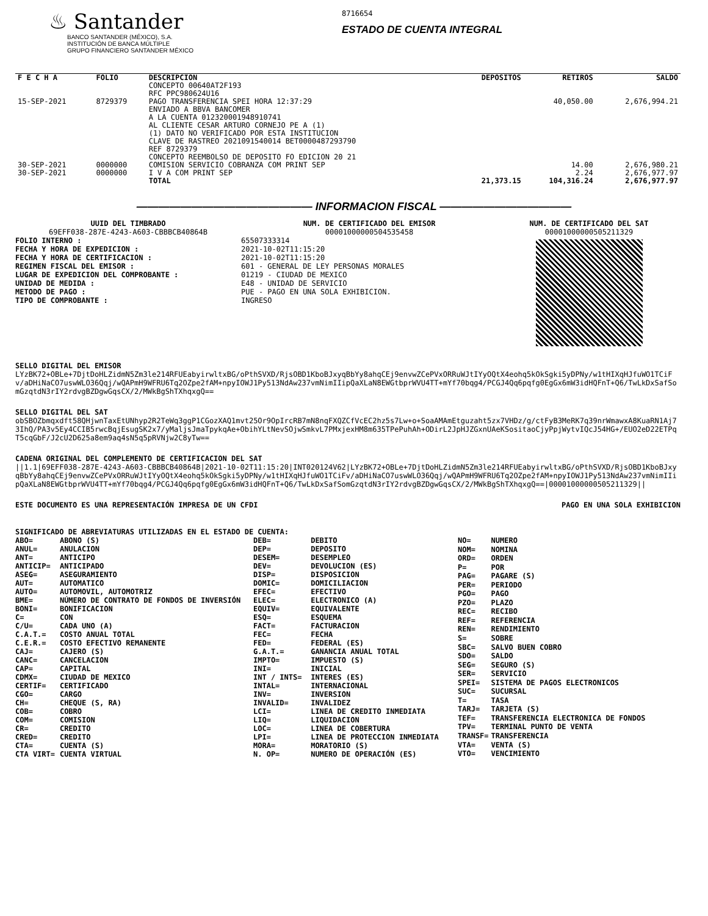♨ Santander
BANCO SANTANDER (MÉXICO), S.A.
INSTITUCIÓN DE BANCA MÚLTIPLE
GRUPO FINANCIERO SANTANDER MÉXICO
8716654
ESTADO DE CUENTA INTEGRAL
| F E C H A | FOLIO | DESCRIPCION | DEPOSITOS | RETIROS | SALDO |
| --- | --- | --- | --- | --- | --- |
| | | CONCEPTO 00640AT2F193 RFC PPC980624U16 | | | |
| 15-SEP-2021 | 8729379 | PAGO TRANSFERENCIA SPEI HORA 12:37:29 ENVIADO A BBVA BANCOMER A LA CUENTA 012320001948910741 AL CLIENTE CESAR ARTURO CORNEJO PE A (1) (1) DATO NO VERIFICADO POR ESTA INSTITUCION CLAVE DE RASTREO 2021091540014 BET0000487293790 REF 8729379 CONCEPTO REEMBOLSO DE DEPOSITO FO EDICION 20 21 | | 40,050.00 | 2,676,994.21 |
| 30-SEP-2021 | 0000000 | COMISION SERVICIO COBRANZA COM PRINT SEP | | 14.00 | 2,676,980.21 |
| 30-SEP-2021 | 0000000 | I V A COM PRINT SEP | | 2.24 | 2,676,977.97 |
| | | TOTAL | 21,373.15 | 104,316.24 | 2,676,977.97 |
———————————————— INFORMACION FISCAL ————————————
UUID DEL TIMBRADO
69EFF038-287E-4243-A603-CBBBCB40864B
FOLIO INTERNO :
FECHA Y HORA DE EXPEDICION :
FECHA Y HORA DE CERTIFICACION :
REGIMEN FISCAL DEL EMISOR :
LUGAR DE EXPEDICION DEL COMPROBANTE :
UNIDAD DE MEDIDA :
METODO DE PAGO :
TIPO DE COMPROBANTE :
NUM. DE CERTIFICADO DEL EMISOR
00001000000504535458
65507333314
2021-10-02T11:15:20
2021-10-02T11:15:20
601 - GENERAL DE LEY PERSONAS MORALES
01219 - CIUDAD DE MEXICO
E48 - UNIDAD DE SERVICIO
PUE - PAGO EN UNA SOLA EXHIBICION.
INGRESO
NUM. DE CERTIFICADO DEL SAT
00001000000505211329
SELLO DIGITAL DEL EMISOR
LYzBK72+OBLe+7DjtDoHLZidmN5Zm3le214RFUEabyirwltxBG/oPthSVXD/RjsOBD1KboBJxyqBbYy8ahqCEj9envwZCePVxORRuWJtIYyOQtX4eohq5kOkSgki5yDPNy/w1tHIXqHJfuWO1TCiFv/aDHiNaCO7uswWLO36Qqj/wQAPmH9WFRU6Tq2OZpe2fAM+npyIOWJ1Py513NdAw237vmNimIIipQaXLaN8EWGtbprWVU4TT+mYf70bqg4/PCGJ4Qq6pqfg0EgGx6mW3idHQFnT+Q6/TwLkDxSafSomGzqtdN3rIY2rdvgBZDgwGqsCX/2/MWkBgShTXhqxgQ==
SELLO DIGITAL DEL SAT
obSBOZbmqxdft58QHjwnTaxEtUNhyp2R2TeWq3ggP1CGozXAQ1mvt25Or9OpIrcRB7mN8nqFXQZCfVcEC2hz5s7Lw+o+SoaAMAmEtguzaht5zx7VHDz/g/ctFyB3MeRK7q39nrWmawxA8KuaRN1Aj73IhQ/PA3v5Ey4CCIB5rwcBqjEsugSK2x7/yMaljsJmaTpykqAe+ObihYLtNevSOjwSmkvL7PMxjexHM8m635TPePuhAh+ODirL2JpHJZGxnUAeKSositaoCjyPpjWytvIQcJ54HG+/EUO2eD22ETPqT5cqGbF/J2cU2D625a8em9aq4sN5q5pRVNjw2C8yTw==
CADENA ORIGINAL DEL COMPLEMENTO DE CERTIFICACION DEL SAT
||1.1|69EFF038-287E-4243-A603-CBBBCB40864B|2021-10-02T11:15:20|INT020124V62|LYzBK72+OBLe+7DjtDoHLZidmN5Zm3le214RFUEabyirwltxBG/oPthSVXD/RjsOBD1KboBJxyqBbYy8ahqCEj9envwZCePVxORRuWJtIYyOQtX4eohq5kOkSgki5yDPNy/w1tHIXqHJfuWO1TCiFv/aDHiNaCO7uswWLO36Qqj/wQAPmH9WFRU6Tq2OZpe2fAM+npyIOWJ1Py513NdAw237vmNimIIipQaXLaN8EWGtbprWVU4TT+mYf70bqg4/PCGJ4Qq6pqfg0EgGx6mW3idHQFnT+Q6/TwLkDxSafSomGzqtdN3rIY2rdvgBZDgwGqsCX/2/MWkBgShTXhqxgQ==|00001000000505211329||
ESTE DOCUMENTO ES UNA REPRESENTACIÓN IMPRESA DE UN CFDI PAGO EN UNA SOLA EXHIBICION
SIGNIFICADO DE ABREVIATURAS UTILIZADAS EN EL ESTADO DE CUENTA:
| ABO= | ABONO (S) |
| ANUL= | ANULACION |
| ANT= | ANTICIPO |
| ANTICIP= | ANTICIPADO |
| ASEG= | ASEGURAMIENTO |
| AUT= | AUTOMATICO |
| AUTO= | AUTOMOVIL, AUTOMOTRIZ |
| BME= | NÚMERO DE CONTRATO DE FONDOS DE INVERSIÓN |
| BONI= | BONIFICACION |
| C= | CON |
| C/U= | CADA UNO (A) |
| C.A.T.= | COSTO ANUAL TOTAL |
| C.E.R.= | COSTO EFECTIVO REMANENTE |
| CAJ= | CAJERO (S) |
| CANC= | CANCELACION |
| CAP= | CAPITAL |
| CDMX= | CIUDAD DE MEXICO |
| CERTIF= | CERTIFICADO |
| CGO= | CARGO |
| CH= | CHEQUE (S, RA) |
| COB= | COBRO |
| COM= | COMISION |
| CR= | CREDITO |
| CRED= | CREDITO |
| CTA= | CUENTA (S) |
| CTA VIRT= | CUENTA VIRTUAL |
| DEB= | DEBITO |
| DEP= | DEPOSITO |
| DESEM= | DESEMPLEO |
| DEV= | DEVOLUCION (ES) |
| DISP= | DISPOSICION |
| DOMIC= | DOMICILIACION |
| EFEC= | EFECTIVO |
| ELEC= | ELECTRONICO (A) |
| EQUIV= | EQUIVALENTE |
| ESQ= | ESQUEMA |
| FACT= | FACTURACION |
| FEC= | FECHA |
| FED= | FEDERAL (ES) |
| G.A.T.= | GANANCIA ANUAL TOTAL |
| IMPTO= | IMPUESTO (S) |
| INI= | INICIAL |
| INT / INTS= | INTERES (ES) |
| INTAL= | INTERNACIONAL |
| INV= | INVERSION |
| INVALID= | INVALIDEZ |
| LCI= | LINEA DE CREDITO INMEDIATA |
| LIQ= | LIQUIDACION |
| LOC= | LINEA DE COBERTURA |
| LPI= | LINEA DE PROTECCION INMEDIATA |
| MORA= | MORATORIO (S) |
| N. OP= | NUMERO DE OPERACIÓN (ES) |
| NO= | NUMERO |
| NOM= | NOMINA |
| ORD= | ORDEN |
| P= | POR |
| PAG= | PAGARE (S) |
| PER= | PERIODO |
| PGO= | PAGO |
| PZO= | PLAZO |
| REC= | RECIBO |
| REF= | REFERENCIA |
| REN= | RENDIMIENTO |
| S= | SOBRE |
| SBC= | SALVO BUEN COBRO |
| SDO= | SALDO |
| SEG= | SEGURO (S) |
| SER= | SERVICIO |
| SPEI= | SISTEMA DE PAGOS ELECTRONICOS |
| SUC= | SUCURSAL |
| T= | TASA |
| TARJ= | TARJETA (S) |
| TEF= | TRANSFERENCIA ELECTRONICA DE FONDOS |
| TPV= | TERMINAL PUNTO DE VENTA |
| TRANSF= | TRANSFERENCIA |
| VTA= | VENTA (S) |
| VTO= | VENCIMIENTO |